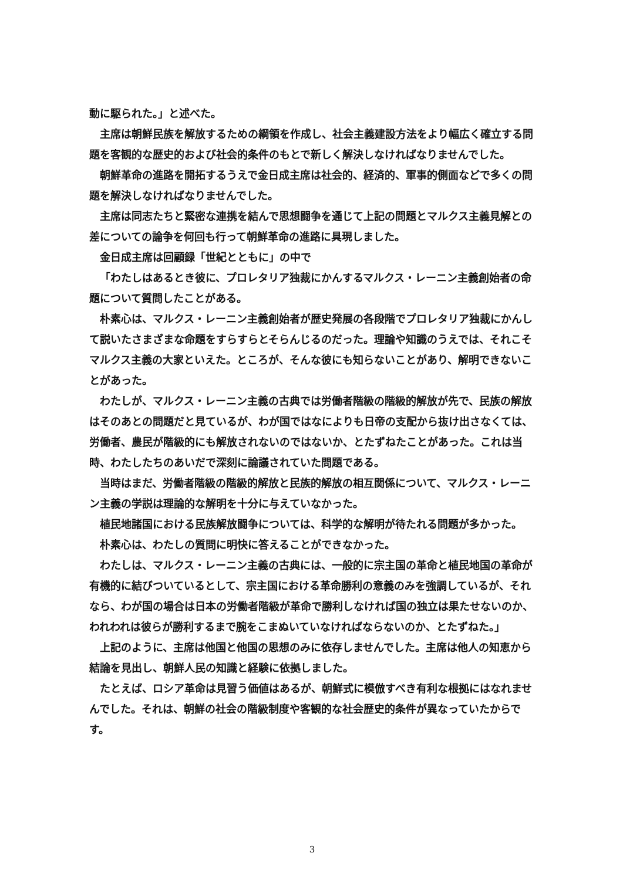動に駆られた。」と述べた。
主席は朝鮮民族を解放するための綱領を作成し、社会主義建設方法をより幅広く確立する問題を客観的な歴史的および社会的条件のもとで新しく解決しなければなりませんでした。
朝鮮革命の進路を開拓するうえで金日成主席は社会的、経済的、軍事的側面などで多くの問題を解決しなければなりませんでした。
主席は同志たちと緊密な連携を結んで思想闘争を通じて上記の問題とマルクス主義見解との差についての論争を何回も行って朝鮮革命の進路に具現しました。
金日成主席は回顧録「世紀とともに」の中で
「わたしはあるとき彼に、プロレタリア独裁にかんするマルクス・レーニン主義創始者の命題について質問したことがある。
朴素心は、マルクス・レーニン主義創始者が歴史発展の各段階でプロレタリア独裁にかんして説いたさまざまな命題をすらすらとそらんじるのだった。理論や知識のうえでは、それこそマルクス主義の大家といえた。ところが、そんな彼にも知らないことがあり、解明できないことがあった。
わたしが、マルクス・レーニン主義の古典では労働者階級の階級的解放が先で、民族の解放はそのあとの問題だと見ているが、わが国ではなによりも日帝の支配から抜け出さなくては、労働者、農民が階級的にも解放されないのではないか、とたずねたことがあった。これは当時、わたしたちのあいだで深刻に論議されていた問題である。
当時はまだ、労働者階級の階級的解放と民族的解放の相互関係について、マルクス・レーニン主義の学説は理論的な解明を十分に与えていなかった。
植民地諸国における民族解放闘争については、科学的な解明が待たれる問題が多かった。
朴素心は、わたしの質問に明快に答えることができなかった。
わたしは、マルクス・レーニン主義の古典には、一般的に宗主国の革命と植民地国の革命が有機的に結びついているとして、宗主国における革命勝利の意義のみを強調しているが、それなら、わが国の場合は日本の労働者階級が革命で勝利しなければ国の独立は果たせないのか、われわれは彼らが勝利するまで腕をこまぬいていなければならないのか、とたずねた。」
上記のように、主席は他国と他国の思想のみに依存しませんでした。主席は他人の知恵から結論を見出し、朝鮮人民の知識と経験に依拠しました。
たとえば、ロシア革命は見習う価値はあるが、朝鮮式に模倣すべき有利な根拠にはなれませんでした。それは、朝鮮の社会の階級制度や客観的な社会歴史的条件が異なっていたからです。
3